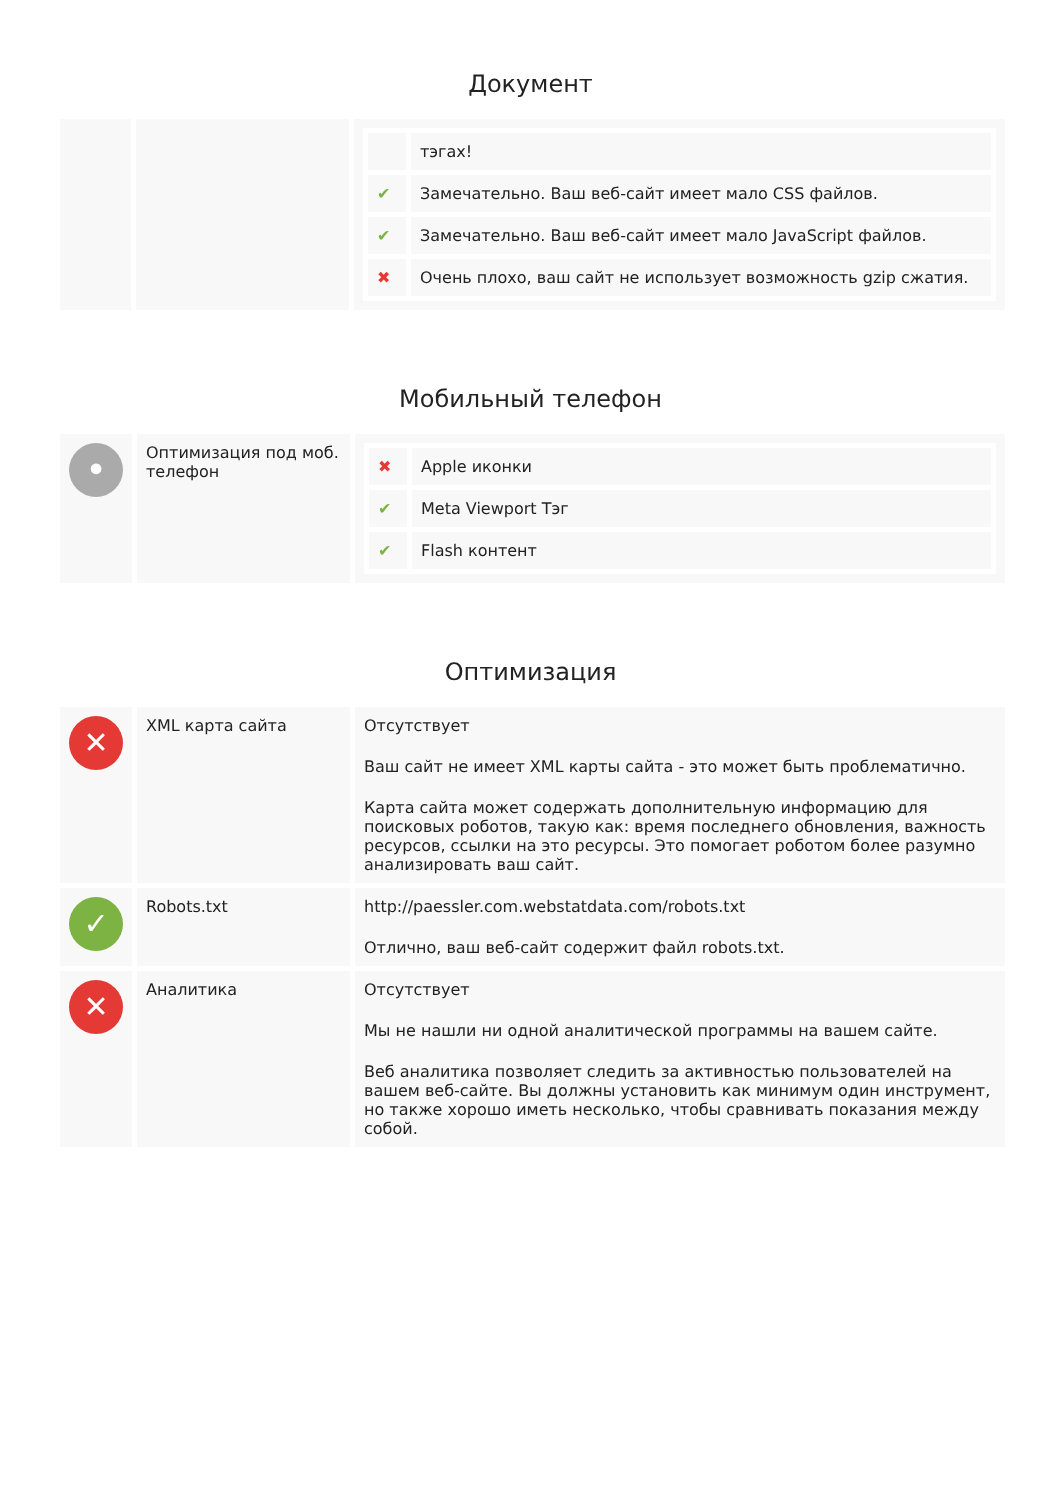Документ
| | | / / тэгах! / / ✔ / Замечательно. Ваш веб-сайт имеет мало CSS файлов. / / ✔ / Замечательно. Ваш веб-сайт имеет мало JavaScript файлов. / / ✖ / Очень плохо, ваш сайт не использует возможность gzip сжатия. / |
Мобильный телефон
| • | Оптимизация под моб. телефон | / ✖ / Apple иконки / / ✔ / Meta Viewport Тэг / / ✔ / Flash контент / |
Оптимизация
| ✕ | XML карта сайта | Отсутствует Ваш сайт не имеет XML карты сайта - это может быть проблематично. Карта сайта может содержать дополнительную информацию для поисковых роботов, такую как: время последнего обновления, важность ресурсов, ссылки на это ресурсы. Это помогает роботом более разумно анализировать ваш сайт. |
| ✓ | Robots.txt | http://paessler.com.webstatdata.com/robots.txt Отлично, ваш веб-сайт содержит файл robots.txt. |
| ✕ | Аналитика | Отсутствует Мы не нашли ни одной аналитической программы на вашем сайте. Веб аналитика позволяет следить за активностью пользователей на вашем веб-сайте. Вы должны установить как минимум один инструмент, но также хорошо иметь несколько, чтобы сравнивать показания между собой. |